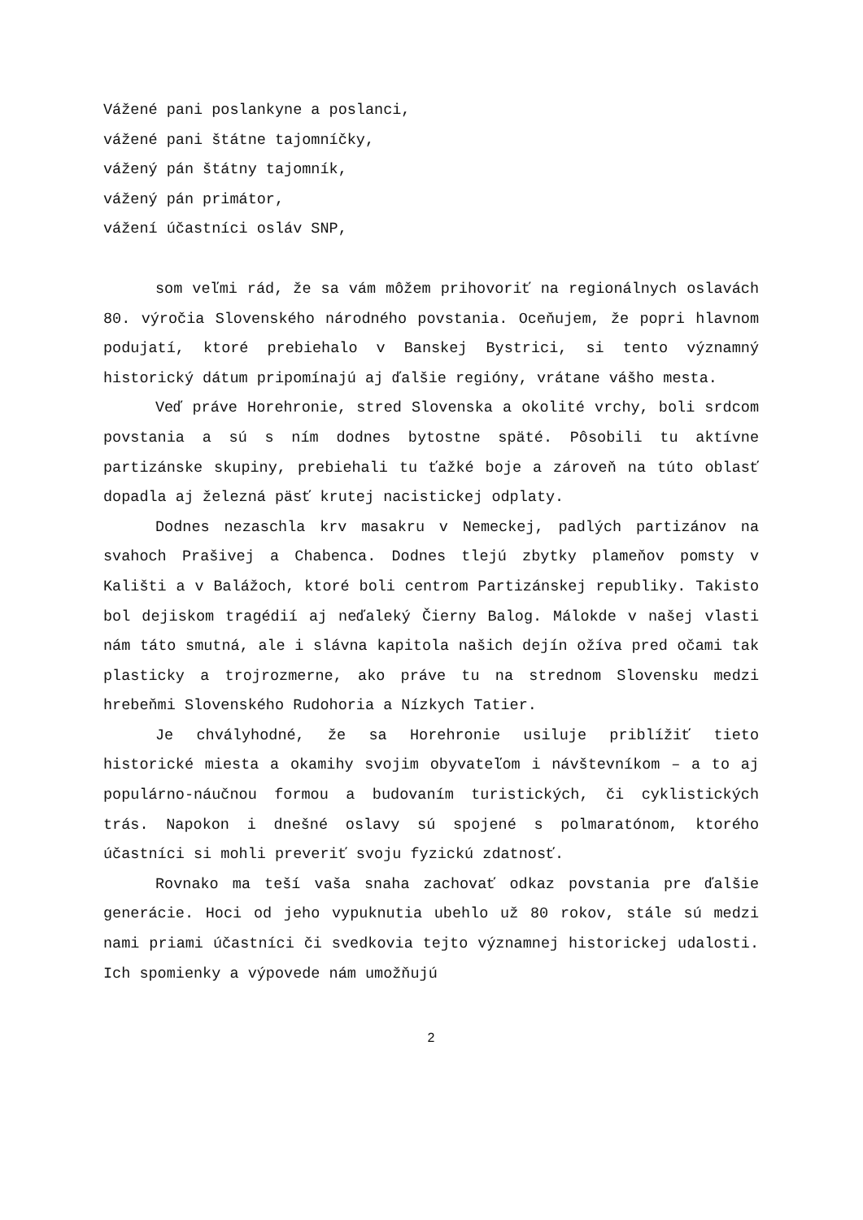Vážené pani poslankyne a poslanci,
vážené pani štátne tajomníčky,
vážený pán štátny tajomník,
vážený pán primátor,
vážení účastníci osláv SNP,
som veľmi rád, že sa vám môžem prihovoriť na regionálnych oslavách 80. výročia Slovenského národného povstania. Oceňujem, že popri hlavnom podujatí, ktoré prebiehalo v Banskej Bystrici, si tento významný historický dátum pripomínajú aj ďalšie regióny, vrátane vášho mesta.
Veď práve Horehronie, stred Slovenska a okolité vrchy, boli srdcom povstania a sú s ním dodnes bytostne späté. Pôsobili tu aktívne partizánske skupiny, prebiehali tu ťažké boje a zároveň na túto oblasť dopadla aj železná päsť krutej nacistickej odplaty.
Dodnes nezaschla krv masakru v Nemeckej, padlých partizánov na svahoch Prašivej a Chabenca. Dodnes tlejú zbytky plameňov pomsty v Kališti a v Balážoch, ktoré boli centrom Partizánskej republiky. Takisto bol dejiskom tragédií aj neďaleký Čierny Balog. Málokde v našej vlasti nám táto smutná, ale i slávna kapitola našich dejín ožíva pred očami tak plasticky a trojrozmerne, ako práve tu na strednom Slovensku medzi hrebeňmi Slovenského Rudohoria a Nízkych Tatier.
Je chvályhodné, že sa Horehronie usiluje priblížiť tieto historické miesta a okamihy svojim obyvateľom i návštevníkom – a to aj populárno-náučnou formou a budovaním turistických, či cyklistických trás. Napokon i dnešné oslavy sú spojené s polmaratónom, ktorého účastníci si mohli preveriť svoju fyzickú zdatnosť.
Rovnako ma teší vaša snaha zachovať odkaz povstania pre ďalšie generácie. Hoci od jeho vypuknutia ubehlo už 80 rokov, stále sú medzi nami priami účastníci či svedkovia tejto významnej historickej udalosti. Ich spomienky a výpovede nám umožňujú
2